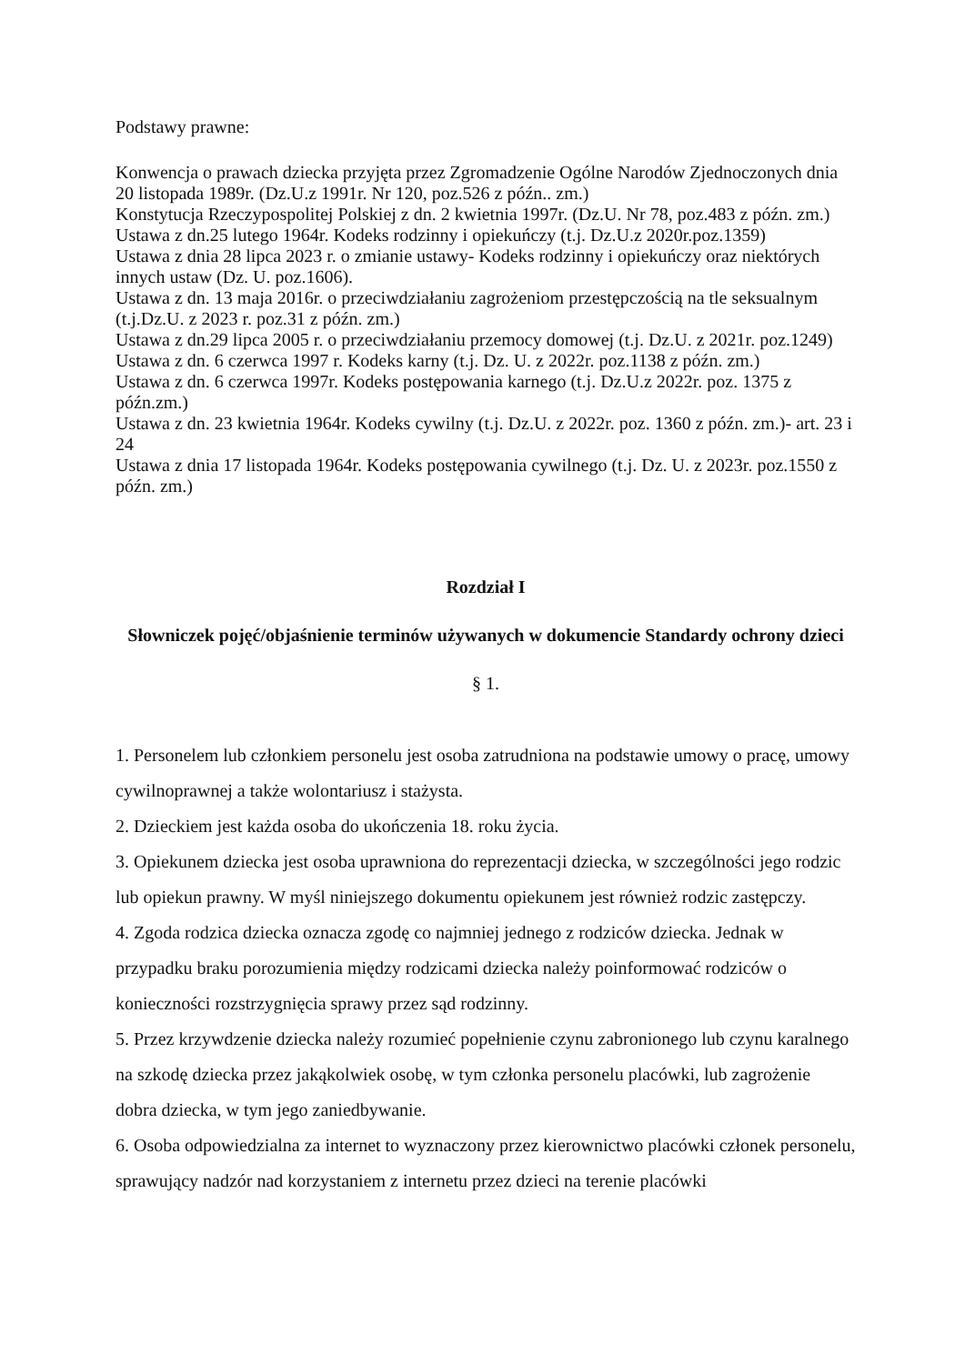Podstawy prawne:
Konwencja o prawach dziecka przyjęta przez Zgromadzenie Ogólne Narodów Zjednoczonych dnia 20 listopada 1989r. (Dz.U.z 1991r. Nr 120, poz.526 z późn.. zm.)
Konstytucja Rzeczypospolitej Polskiej z dn. 2 kwietnia 1997r. (Dz.U. Nr 78, poz.483 z późn. zm.)
Ustawa z dn.25 lutego 1964r. Kodeks rodzinny i opiekuńczy (t.j. Dz.U.z 2020r.poz.1359)
Ustawa z dnia 28 lipca 2023 r. o zmianie ustawy- Kodeks rodzinny i opiekuńczy oraz niektórych innych ustaw (Dz. U. poz.1606).
Ustawa z dn. 13 maja 2016r. o przeciwdziałaniu zagrożeniom przestępczością na tle seksualnym (t.j.Dz.U. z 2023 r. poz.31 z późn. zm.)
Ustawa z dn.29 lipca 2005 r. o przeciwdziałaniu przemocy domowej (t.j. Dz.U. z 2021r. poz.1249)
Ustawa z dn. 6 czerwca 1997 r. Kodeks karny (t.j. Dz. U. z 2022r. poz.1138 z późn. zm.)
Ustawa z dn. 6 czerwca 1997r. Kodeks postępowania karnego (t.j. Dz.U.z 2022r. poz. 1375 z późn.zm.)
Ustawa z dn. 23 kwietnia 1964r. Kodeks cywilny (t.j. Dz.U. z 2022r. poz. 1360 z późn. zm.)- art. 23 i 24
Ustawa z dnia 17 listopada 1964r. Kodeks postępowania cywilnego (t.j. Dz. U. z 2023r. poz.1550 z późn. zm.)
Rozdział I
Słowniczek pojęć/objaśnienie terminów używanych w dokumencie Standardy ochrony dzieci
§ 1.
1. Personelem lub członkiem personelu jest osoba zatrudniona na podstawie umowy o pracę, umowy cywilnoprawnej a także wolontariusz i stażysta.
2. Dzieckiem jest każda osoba do ukończenia 18. roku życia.
3. Opiekunem dziecka jest osoba uprawniona do reprezentacji dziecka, w szczególności jego rodzic lub opiekun prawny. W myśl niniejszego dokumentu opiekunem jest również rodzic zastępczy.
4. Zgoda rodzica dziecka oznacza zgodę co najmniej jednego z rodziców dziecka. Jednak w przypadku braku porozumienia między rodzicami dziecka należy poinformować rodziców o konieczności rozstrzygnięcia sprawy przez sąd rodzinny.
5. Przez krzywdzenie dziecka należy rozumieć popełnienie czynu zabronionego lub czynu karalnego na szkodę dziecka przez jakąkolwiek osobę, w tym członka personelu placówki, lub zagrożenie dobra dziecka, w tym jego zaniedbywanie.
6. Osoba odpowiedzialna za internet to wyznaczony przez kierownictwo placówki członek personelu, sprawujący nadzór nad korzystaniem z internetu przez dzieci na terenie placówki